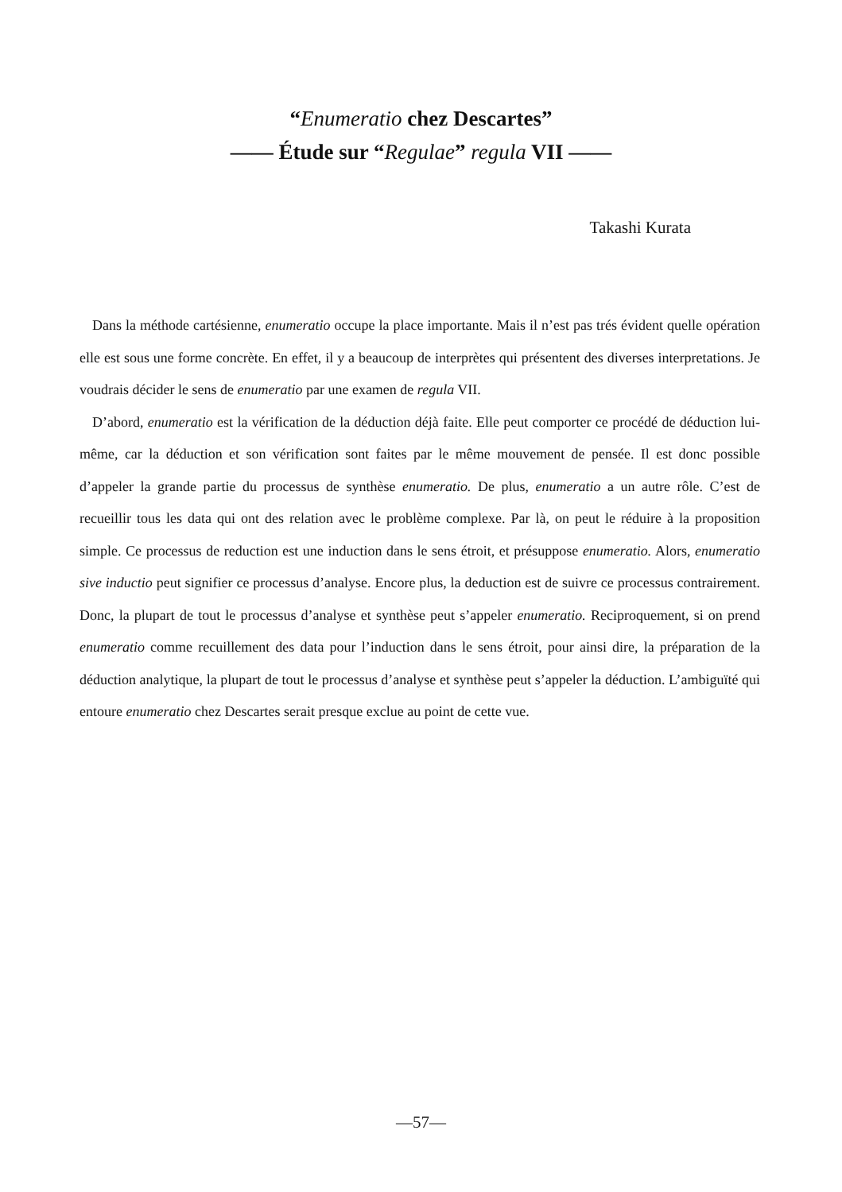“Enumeratio chez Descartes”
—— Étude sur “Regulae” regula VII ——
Takashi Kurata
Dans la méthode cartésienne, enumeratio occupe la place importante. Mais il n’est pas trés évident quelle opération elle est sous une forme concrète. En effet, il y a beaucoup de interprètes qui présentent des diverses interpretations. Je voudrais décider le sens de enumeratio par une examen de regula VII.
D’abord, enumeratio est la vérification de la déduction déjà faite. Elle peut comporter ce procédé de déduction lui-même, car la déduction et son vérification sont faites par le même mouvement de pensée. Il est donc possible d’appeler la grande partie du processus de synthèse enumeratio. De plus, enumeratio a un autre rôle. C’est de recueillir tous les data qui ont des relation avec le problème complexe. Par là, on peut le réduire à la proposition simple. Ce processus de reduction est une induction dans le sens étroit, et présuppose enumeratio. Alors, enumeratio sive inductio peut signifier ce processus d’analyse. Encore plus, la deduction est de suivre ce processus contrairement. Donc, la plupart de tout le processus d’analyse et synthèse peut s’appeler enumeratio. Reciproquement, si on prend enumeratio comme recuillement des data pour l’induction dans le sens étroit, pour ainsi dire, la préparation de la déduction analytique, la plupart de tout le processus d’analyse et synthèse peut s’appeler la déduction. L’ambiguïté qui entoure enumeratio chez Descartes serait presque exclue au point de cette vue.
—57—